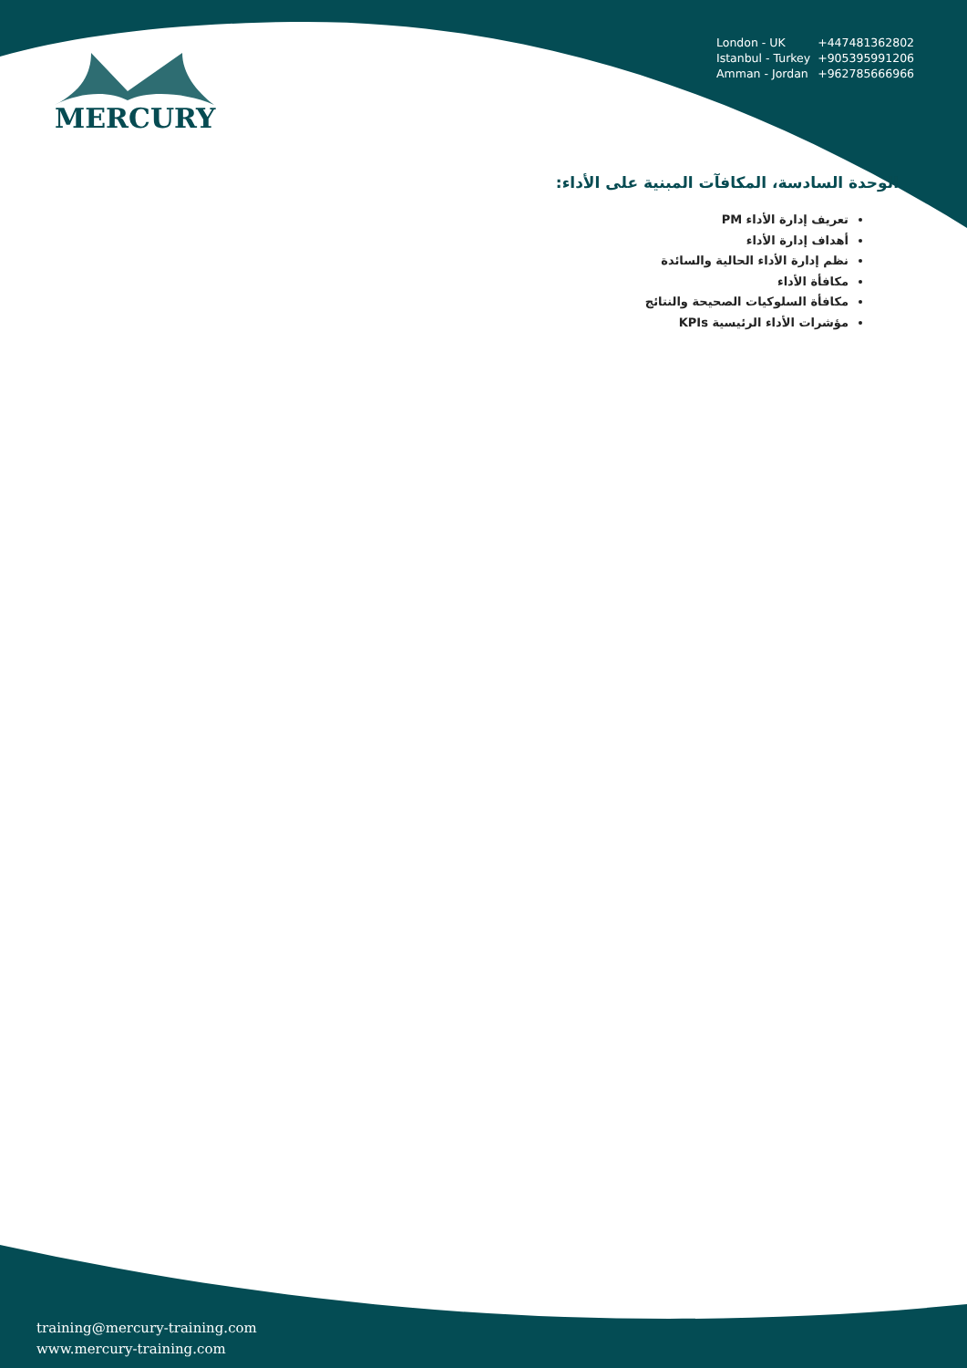| London - UK | +447481362802 |
| Istanbul - Turkey | +905395991206 |
| Amman - Jordan | +962785666966 |
MERCURY
الوحدة السادسة، المكافآت المبنية على الأداء:
تعريف إدارة الأداء PM
أهداف إدارة الأداء
نظم إدارة الأداء الحالية والسائدة
مكافأة الأداء
مكافأة السلوكيات الصحيحة والنتائج
مؤشرات الأداء الرئيسية KPIs
training@mercury-training.com
www.mercury-training.com